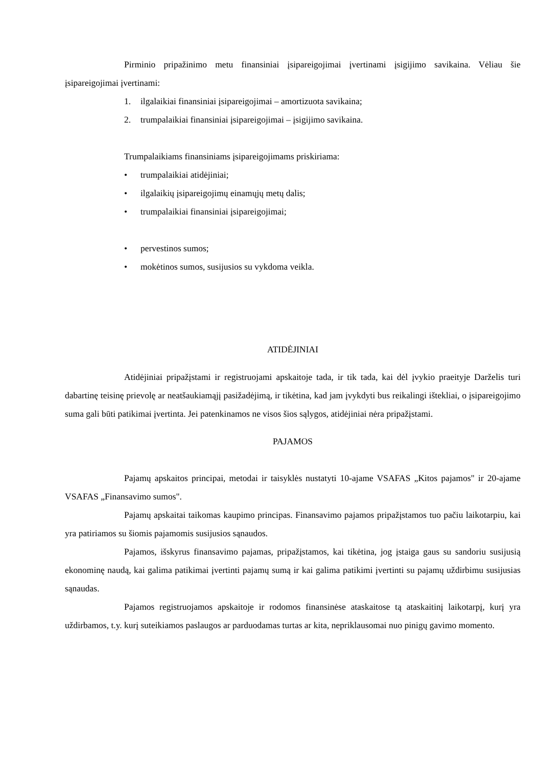Pirminio pripažinimo metu finansiniai įsipareigojimai įvertinami įsigijimo savikaina. Vėliau šie įsipareigojimai įvertinami:
1. ilgalaikiai finansiniai įsipareigojimai – amortizuota savikaina;
2. trumpalaikiai finansiniai įsipareigojimai – įsigijimo savikaina.
Trumpalaikiams finansiniams įsipareigojimams priskiriama:
• trumpalaikiai atidėjiniai;
• ilgalaikių įsipareigojimų einamųjų metų dalis;
• trumpalaikiai finansiniai įsipareigojimai;
• pervestinos sumos;
• mokėtinos sumos, susijusios su vykdoma veikla.
ATIDĖJINIAI
Atidėjiniai pripažįstami ir registruojami apskaitoje tada, ir tik tada, kai dėl įvykio praeityje Darželis turi dabartinę teisinę prievolę ar neatšaukiamąjį pasižadėjimą, ir tikėtina, kad jam įvykdyti bus reikalingi ištekliai, o įsipareigojimo suma gali būti patikimai įvertinta. Jei patenkinamos ne visos šios sąlygos, atidėjiniai nėra pripažįstami.
PAJAMOS
Pajamų apskaitos principai, metodai ir taisyklės nustatyti 10-ajame VSAFAS „Kitos pajamos" ir 20-ajame VSAFAS „Finansavimo sumos".
Pajamų apskaitai taikomas kaupimo principas. Finansavimo pajamos pripažįstamos tuo pačiu laikotarpiu, kai yra patiriamos su šiomis pajamomis susijusios sąnaudos.
Pajamos, išskyrus finansavimo pajamas, pripažįstamos, kai tikėtina, jog įstaiga gaus su sandoriu susijusią ekonominę naudą, kai galima patikimai įvertinti pajamų sumą ir kai galima patikimi įvertinti su pajamų uždirbimu susijusias sąnaudas.
Pajamos registruojamos apskaitoje ir rodomos finansinėse ataskaitose tą ataskaitinį laikotarpį, kurį yra uždirbamos, t.y. kurį suteikiamos paslaugos ar parduodamas turtas ar kita, nepriklausomai nuo pinigų gavimo momento.